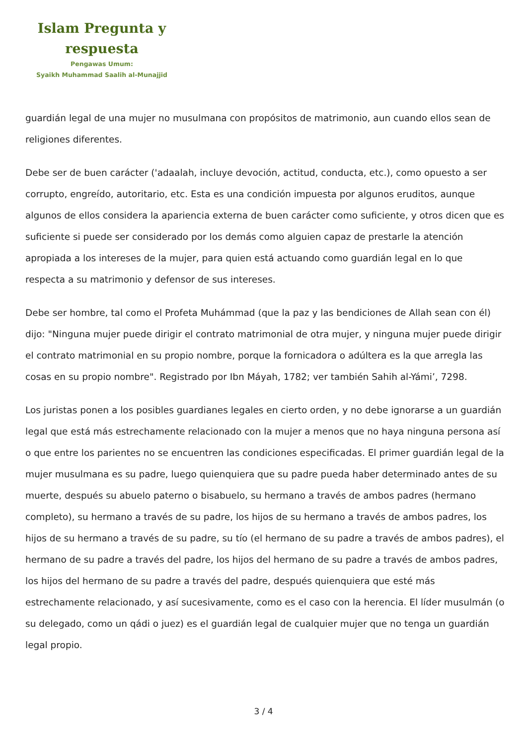Islam Pregunta y respuesta
Pengawas Umum:
Syaikh Muhammad Saalih al-Munajjid
guardián legal de una mujer no musulmana con propósitos de matrimonio, aun cuando ellos sean de religiones diferentes.
Debe ser de buen carácter ('adaalah, incluye devoción, actitud, conducta, etc.), como opuesto a ser corrupto, engreído, autoritario, etc. Esta es una condición impuesta por algunos eruditos, aunque algunos de ellos considera la apariencia externa de buen carácter como suficiente, y otros dicen que es suficiente si puede ser considerado por los demás como alguien capaz de prestarle la atención apropiada a los intereses de la mujer, para quien está actuando como guardián legal en lo que respecta a su matrimonio y defensor de sus intereses.
Debe ser hombre, tal como el Profeta Muhámmad (que la paz y las bendiciones de Allah sean con él) dijo: "Ninguna mujer puede dirigir el contrato matrimonial de otra mujer, y ninguna mujer puede dirigir el contrato matrimonial en su propio nombre, porque la fornicadora o adúltera es la que arregla las cosas en su propio nombre". Registrado por Ibn Máyah, 1782; ver también Sahih al-Yámi’, 7298.
Los juristas ponen a los posibles guardianes legales en cierto orden, y no debe ignorarse a un guardián legal que está más estrechamente relacionado con la mujer a menos que no haya ninguna persona así o que entre los parientes no se encuentren las condiciones especificadas. El primer guardián legal de la mujer musulmana es su padre, luego quienquiera que su padre pueda haber determinado antes de su muerte, después su abuelo paterno o bisabuelo, su hermano a través de ambos padres (hermano completo), su hermano a través de su padre, los hijos de su hermano a través de ambos padres, los hijos de su hermano a través de su padre, su tío (el hermano de su padre a través de ambos padres), el hermano de su padre a través del padre, los hijos del hermano de su padre a través de ambos padres, los hijos del hermano de su padre a través del padre, después quienquiera que esté más estrechamente relacionado, y así sucesivamente, como es el caso con la herencia. El líder musulmán (o su delegado, como un qádi o juez) es el guardián legal de cualquier mujer que no tenga un guardián legal propio.
3 / 4